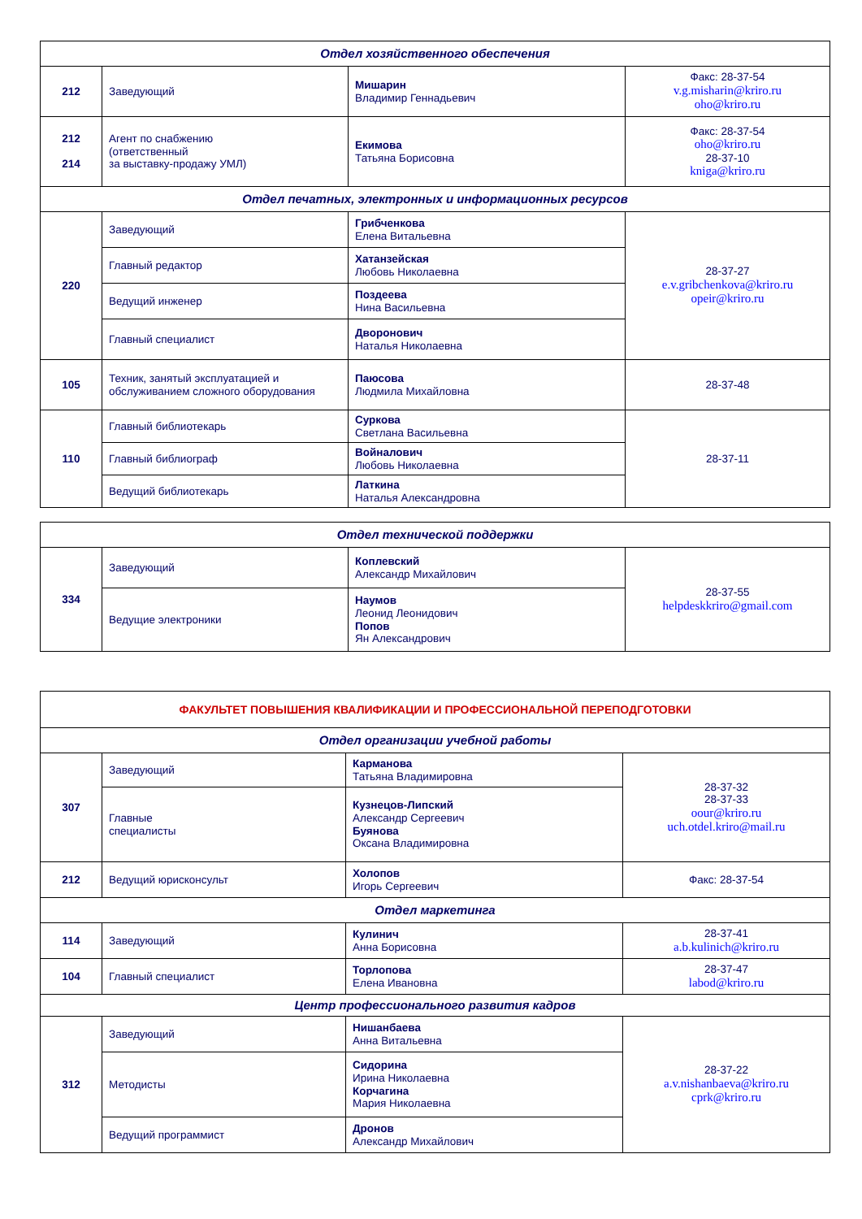| Отдел хозяйственного обеспечения | | | |
| --- | --- | --- | --- |
| 212 | Заведующий | Мишарин Владимир Геннадьевич | Факс: 28-37-54 v.g.misharin@kriro.ru oho@kriro.ru |
| 212 214 | Агент по снабжению (ответственный за выставку-продажу УМЛ) | Екимова Татьяна Борисовна | Факс: 28-37-54 oho@kriro.ru 28-37-10 kniga@kriro.ru |
| Отдел печатных, электронных и информационных ресурсов | | | |
| 220 | Заведующий | Грибченкова Елена Витальевна | 28-37-27 e.v.gribchenkova@kriro.ru opeir@kriro.ru |
| | Главный редактор | Хатанзейская Любовь Николаевна | |
| | Ведущий инженер | Поздеева Нина Васильевна | |
| | Главный специалист | Дворонович Наталья Николаевна | |
| 105 | Техник, занятый эксплуатацией и обслуживанием сложного оборудования | Паюсова Людмила Михайловна | 28-37-48 |
| 110 | Главный библиотекарь | Суркова Светлана Васильевна | 28-37-11 |
| | Главный библиограф | Войналович Любовь Николаевна | |
| | Ведущий библиотекарь | Латкина Наталья Александровна | |
| Отдел технической поддержки | | | |
| --- | --- | --- | --- |
| 334 | Заведующий | Коплевский Александр Михайлович | 28-37-55 helpdeskkriro@gmail.com |
| | Ведущие электроники | Наумов Леонид Леонидович Попов Ян Александрович | |
| ФАКУЛЬТЕТ ПОВЫШЕНИЯ КВАЛИФИКАЦИИ И ПРОФЕССИОНАЛЬНОЙ ПЕРЕПОДГОТОВКИ | | | |
| --- | --- | --- | --- |
| Отдел организации учебной работы | | | |
| 307 | Заведующий | Карманова Татьяна Владимировна | 28-37-32 28-37-33 oour@kriro.ru uch.otdel.kriro@mail.ru |
| | Главные специалисты | Кузнецов-Липский Александр Сергеевич Буянова Оксана Владимировна | |
| 212 | Ведущий юрисконсульт | Холопов Игорь Сергеевич | Факс: 28-37-54 |
| Отдел маркетинга | | | |
| 114 | Заведующий | Кулинич Анна Борисовна | 28-37-41 a.b.kulinich@kriro.ru |
| 104 | Главный специалист | Торлопова Елена Ивановна | 28-37-47 labod@kriro.ru |
| Центр профессионального развития кадров | | | |
| 312 | Заведующий | Нишанбаева Анна Витальевна | 28-37-22 a.v.nishanbaeva@kriro.ru cprk@kriro.ru |
| | Методисты | Сидорина Ирина Николаевна Корчагина Мария Николаевна | |
| | Ведущий программист | Дронов Александр Михайлович | |